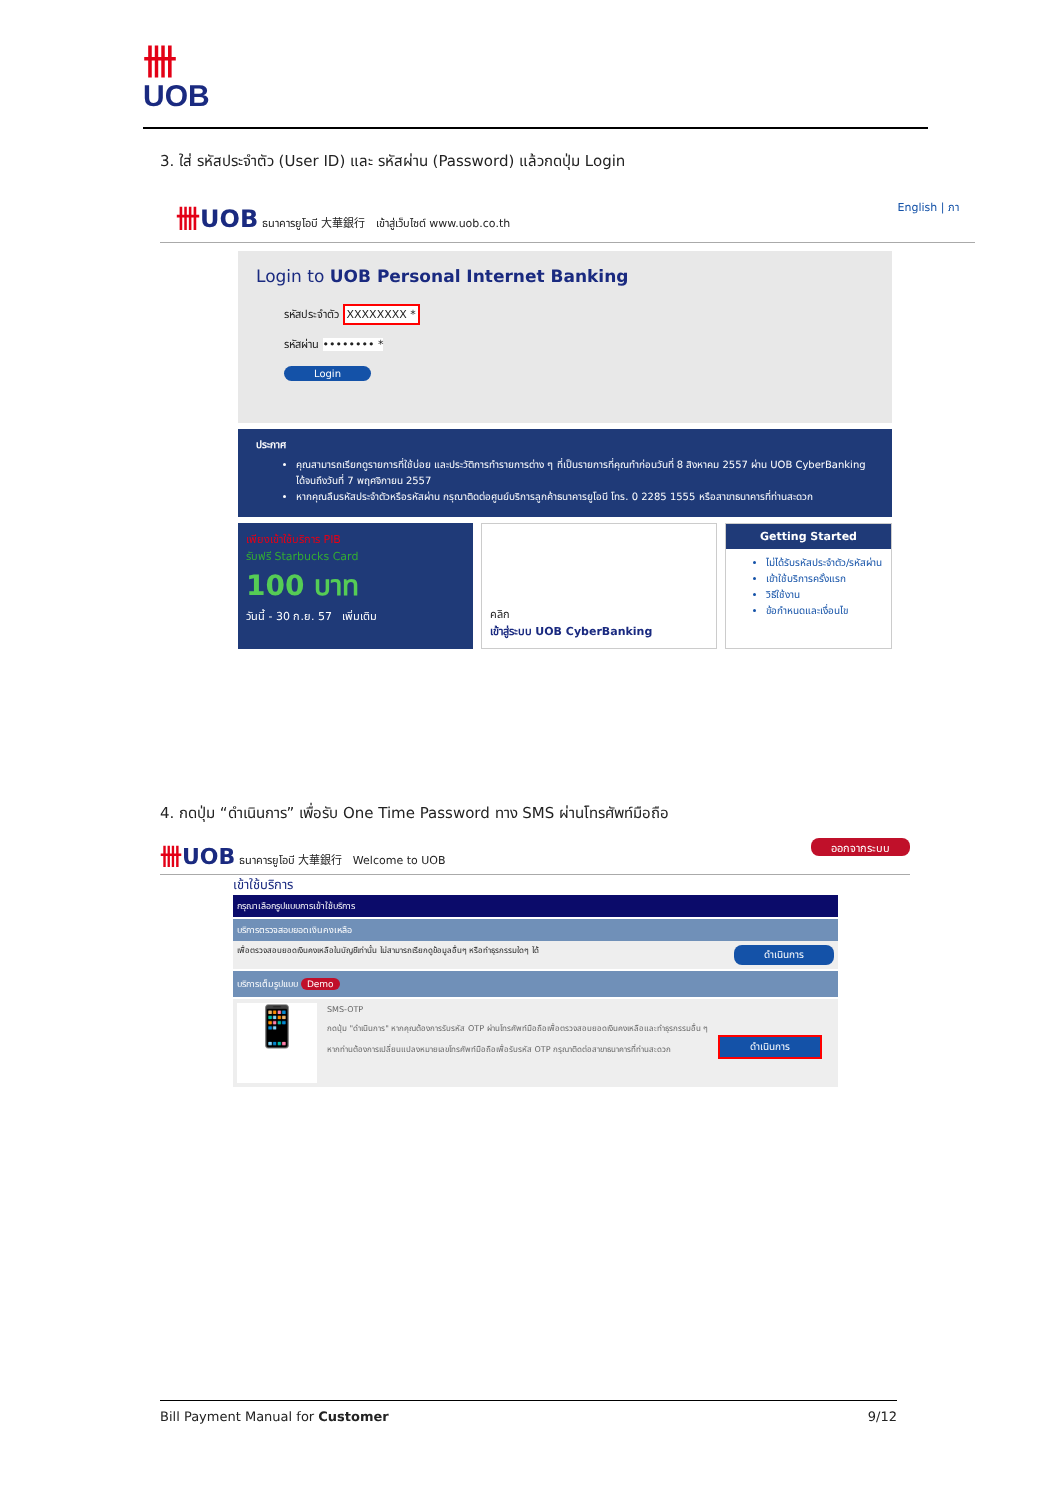卌
UOB
3. ใส่ รหัสประจำตัว (User ID) และ รหัสผ่าน (Password) แล้วกดปุ่ม Login
卌UOB ธนาคารยูโอบี 大華銀行 เข้าสู่เว็บไซต์ www.uob.co.th
English | ภา
Login to UOB Personal Internet Banking
รหัสประจำตัว XXXXXXXX *
รหัสผ่าน •••••••• *
Login
ประกาศ
คุณสามารถเรียกดูรายการที่ใช้บ่อย และประวัติการทำรายการต่าง ๆ ที่เป็นรายการที่คุณทำก่อนวันที่ 8 สิงหาคม 2557 ผ่าน UOB CyberBanking ได้จนถึงวันที่ 7 พฤศจิกายน 2557
หากคุณลืมรหัสประจำตัวหรือรหัสผ่าน กรุณาติดต่อศูนย์บริการลูกค้าธนาคารยูโอบี โทร. 0 2285 1555 หรือสาขาธนาคารที่ท่านสะดวก
เพียงเข้าใช้บริการ PIB
รับฟรี Starbucks Card
100 บาท
วันนี้ - 30 ก.ย. 57 เพิ่มเติม
คลิก
เข้าสู่ระบบ UOB CyberBanking
Getting Started
ไม่ได้รับรหัสประจำตัว/รหัสผ่าน
เข้าใช้บริการครั้งแรก
วิธีใช้งาน
ข้อกำหนดและเงื่อนไข
4. กดปุ่ม “ดำเนินการ” เพื่อรับ One Time Password ทาง SMS ผ่านโทรศัพท์มือถือ
卌UOB ธนาคารยูโอบี 大華銀行 Welcome to UOB
ออกจากระบบ
เข้าใช้บริการ
กรุณาเลือกรูปแบบการเข้าใช้บริการ
บริการตรวจสอบยอดเงินคงเหลือ
เพื่อตรวจสอบยอดเงินคงเหลือในบัญชีเท่านั้น ไม่สามารถเรียกดูข้อมูลอื่นๆ หรือทำธุรกรรมใดๆ ได้ ดำเนินการ
บริการเต็มรูปแบบ Demo
📱
SMS-OTP
กดปุ่ม "ดำเนินการ" หากคุณต้องการรับรหัส OTP ผ่านโทรศัพท์มือถือเพื่อตรวจสอบยอดเงินคงเหลือและทำธุรกรรมอื่น ๆ
หากท่านต้องการเปลี่ยนแปลงหมายเลขโทรศัพท์มือถือเพื่อรับรหัส OTP กรุณาติดต่อสาขาธนาคารที่ท่านสะดวก
ดำเนินการ
Bill Payment Manual for Customer 9/12